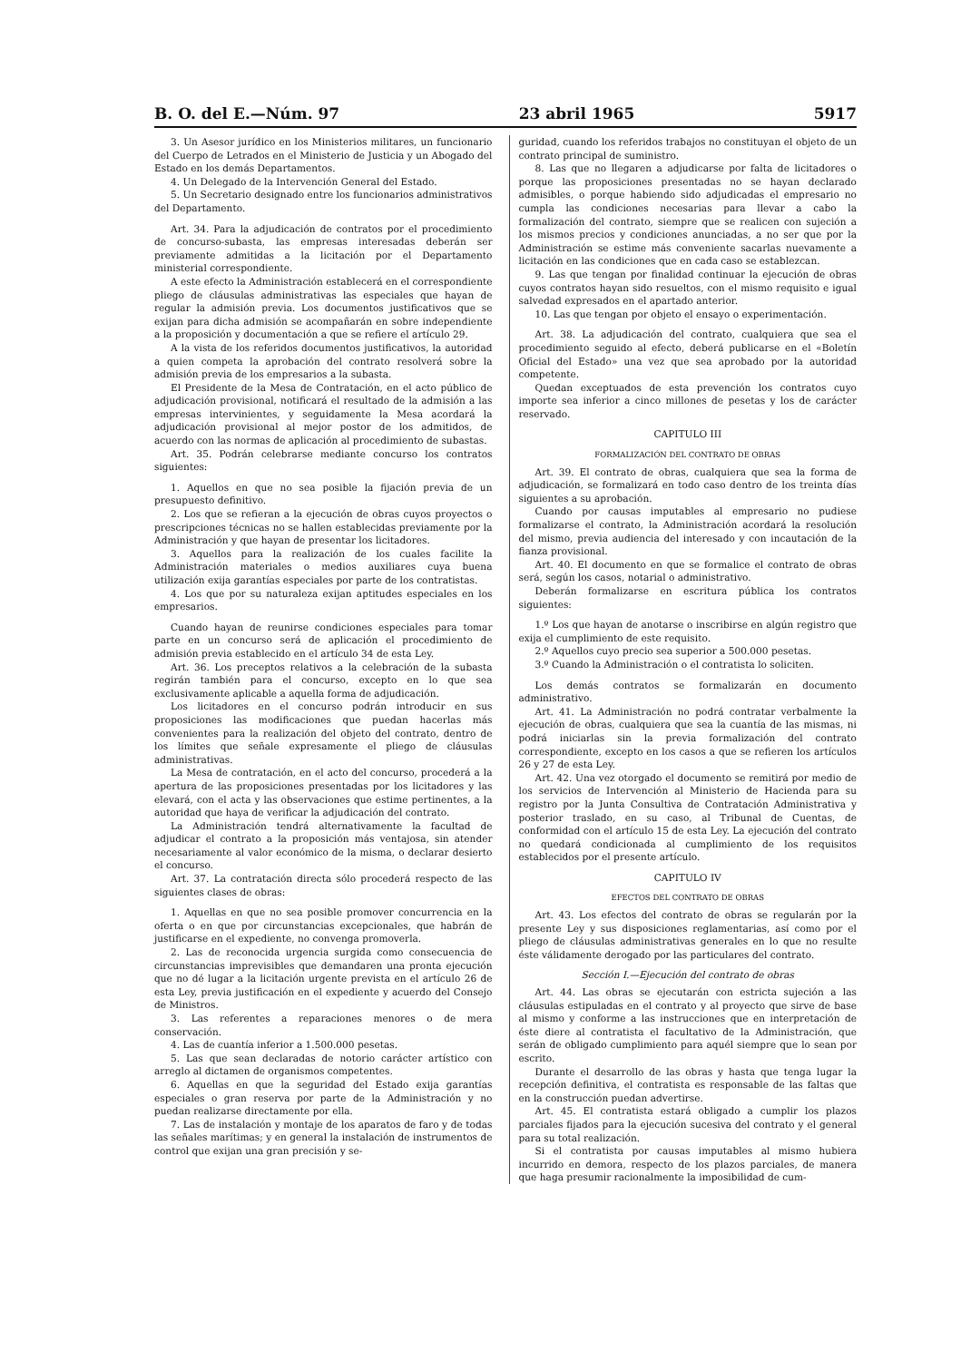B. O. del E.—Núm. 97 23 abril 1965 5917
3. Un Asesor jurídico en los Ministerios militares, un funcionario del Cuerpo de Letrados en el Ministerio de Justicia y un Abogado del Estado en los demás Departamentos.
4. Un Delegado de la Intervención General del Estado.
5. Un Secretario designado entre los funcionarios administrativos del Departamento.
Art. 34. Para la adjudicación de contratos por el procedimiento de concurso-subasta, las empresas interesadas deberán ser previamente admitidas a la licitación por el Departamento ministerial correspondiente.
A este efecto la Administración establecerá en el correspondiente pliego de cláusulas administrativas las especiales que hayan de regular la admisión previa. Los documentos justificativos que se exijan para dicha admisión se acompañarán en sobre independiente a la proposición y documentación a que se refiere el artículo 29.
A la vista de los referidos documentos justificativos, la autoridad a quien competa la aprobación del contrato resolverá sobre la admisión previa de los empresarios a la subasta.
El Presidente de la Mesa de Contratación, en el acto público de adjudicación provisional, notificará el resultado de la admisión a las empresas intervinientes, y seguidamente la Mesa acordará la adjudicación provisional al mejor postor de los admitidos, de acuerdo con las normas de aplicación al procedimiento de subastas.
Art. 35. Podrán celebrarse mediante concurso los contratos siguientes:
1. Aquellos en que no sea posible la fijación previa de un presupuesto definitivo.
2. Los que se refieran a la ejecución de obras cuyos proyectos o prescripciones técnicas no se hallen establecidas previamente por la Administración y que hayan de presentar los licitadores.
3. Aquellos para la realización de los cuales facilite la Administración materiales o medios auxiliares cuya buena utilización exija garantías especiales por parte de los contratistas.
4. Los que por su naturaleza exijan aptitudes especiales en los empresarios.
Cuando hayan de reunirse condiciones especiales para tomar parte en un concurso será de aplicación el procedimiento de admisión previa establecido en el artículo 34 de esta Ley.
Art. 36. Los preceptos relativos a la celebración de la subasta regirán también para el concurso, excepto en lo que sea exclusivamente aplicable a aquella forma de adjudicación.
Los licitadores en el concurso podrán introducir en sus proposiciones las modificaciones que puedan hacerlas más convenientes para la realización del objeto del contrato, dentro de los límites que señale expresamente el pliego de cláusulas administrativas.
La Mesa de contratación, en el acto del concurso, procederá a la apertura de las proposiciones presentadas por los licitadores y las elevará, con el acta y las observaciones que estime pertinentes, a la autoridad que haya de verificar la adjudicación del contrato.
La Administración tendrá alternativamente la facultad de adjudicar el contrato a la proposición más ventajosa, sin atender necesariamente al valor económico de la misma, o declarar desierto el concurso.
Art. 37. La contratación directa sólo procederá respecto de las siguientes clases de obras:
1. Aquellas en que no sea posible promover concurrencia en la oferta o en que por circunstancias excepcionales, que habrán de justificarse en el expediente, no convenga promoverla.
2. Las de reconocida urgencia surgida como consecuencia de circunstancias imprevisibles que demandaren una pronta ejecución que no dé lugar a la licitación urgente prevista en el artículo 26 de esta Ley, previa justificación en el expediente y acuerdo del Consejo de Ministros.
3. Las referentes a reparaciones menores o de mera conservación.
4. Las de cuantía inferior a 1.500.000 pesetas.
5. Las que sean declaradas de notorio carácter artístico con arreglo al dictamen de organismos competentes.
6. Aquellas en que la seguridad del Estado exija garantías especiales o gran reserva por parte de la Administración y no puedan realizarse directamente por ella.
7. Las de instalación y montaje de los aparatos de faro y de todas las señales marítimas; y en general la instalación de instrumentos de control que exijan una gran precisión y se-
guridad, cuando los referidos trabajos no constituyan el objeto de un contrato principal de suministro.
8. Las que no llegaren a adjudicarse por falta de licitadores o porque las proposiciones presentadas no se hayan declarado admisibles, o porque habiendo sido adjudicadas el empresario no cumpla las condiciones necesarias para llevar a cabo la formalización del contrato, siempre que se realicen con sujeción a los mismos precios y condiciones anunciadas, a no ser que por la Administración se estime más conveniente sacarlas nuevamente a licitación en las condiciones que en cada caso se establezcan.
9. Las que tengan por finalidad continuar la ejecución de obras cuyos contratos hayan sido resueltos, con el mismo requisito e igual salvedad expresados en el apartado anterior.
10. Las que tengan por objeto el ensayo o experimentación.
Art. 38. La adjudicación del contrato, cualquiera que sea el procedimiento seguido al efecto, deberá publicarse en el «Boletín Oficial del Estado» una vez que sea aprobado por la autoridad competente.
Quedan exceptuados de esta prevención los contratos cuyo importe sea inferior a cinco millones de pesetas y los de carácter reservado.
CAPITULO III
FORMALIZACIÓN DEL CONTRATO DE OBRAS
Art. 39. El contrato de obras, cualquiera que sea la forma de adjudicación, se formalizará en todo caso dentro de los treinta días siguientes a su aprobación.
Cuando por causas imputables al empresario no pudiese formalizarse el contrato, la Administración acordará la resolución del mismo, previa audiencia del interesado y con incautación de la fianza provisional.
Art. 40. El documento en que se formalice el contrato de obras será, según los casos, notarial o administrativo.
Deberán formalizarse en escritura pública los contratos siguientes:
1.º Los que hayan de anotarse o inscribirse en algún registro que exija el cumplimiento de este requisito.
2.º Aquellos cuyo precio sea superior a 500.000 pesetas.
3.º Cuando la Administración o el contratista lo soliciten.
Los demás contratos se formalizarán en documento administrativo.
Art. 41. La Administración no podrá contratar verbalmente la ejecución de obras, cualquiera que sea la cuantía de las mismas, ni podrá iniciarlas sin la previa formalización del contrato correspondiente, excepto en los casos a que se refieren los artículos 26 y 27 de esta Ley.
Art. 42. Una vez otorgado el documento se remitirá por medio de los servicios de Intervención al Ministerio de Hacienda para su registro por la Junta Consultiva de Contratación Administrativa y posterior traslado, en su caso, al Tribunal de Cuentas, de conformidad con el artículo 15 de esta Ley. La ejecución del contrato no quedará condicionada al cumplimiento de los requisitos establecidos por el presente artículo.
CAPITULO IV
EFECTOS DEL CONTRATO DE OBRAS
Art. 43. Los efectos del contrato de obras se regularán por la presente Ley y sus disposiciones reglamentarias, así como por el pliego de cláusulas administrativas generales en lo que no resulte éste válidamente derogado por las particulares del contrato.
Sección I.—Ejecución del contrato de obras
Art. 44. Las obras se ejecutarán con estricta sujeción a las cláusulas estipuladas en el contrato y al proyecto que sirve de base al mismo y conforme a las instrucciones que en interpretación de éste diere al contratista el facultativo de la Administración, que serán de obligado cumplimiento para aquél siempre que lo sean por escrito.
Durante el desarrollo de las obras y hasta que tenga lugar la recepción definitiva, el contratista es responsable de las faltas que en la construcción puedan advertirse.
Art. 45. El contratista estará obligado a cumplir los plazos parciales fijados para la ejecución sucesiva del contrato y el general para su total realización.
Si el contratista por causas imputables al mismo hubiera incurrido en demora, respecto de los plazos parciales, de manera que haga presumir racionalmente la imposibilidad de cum-